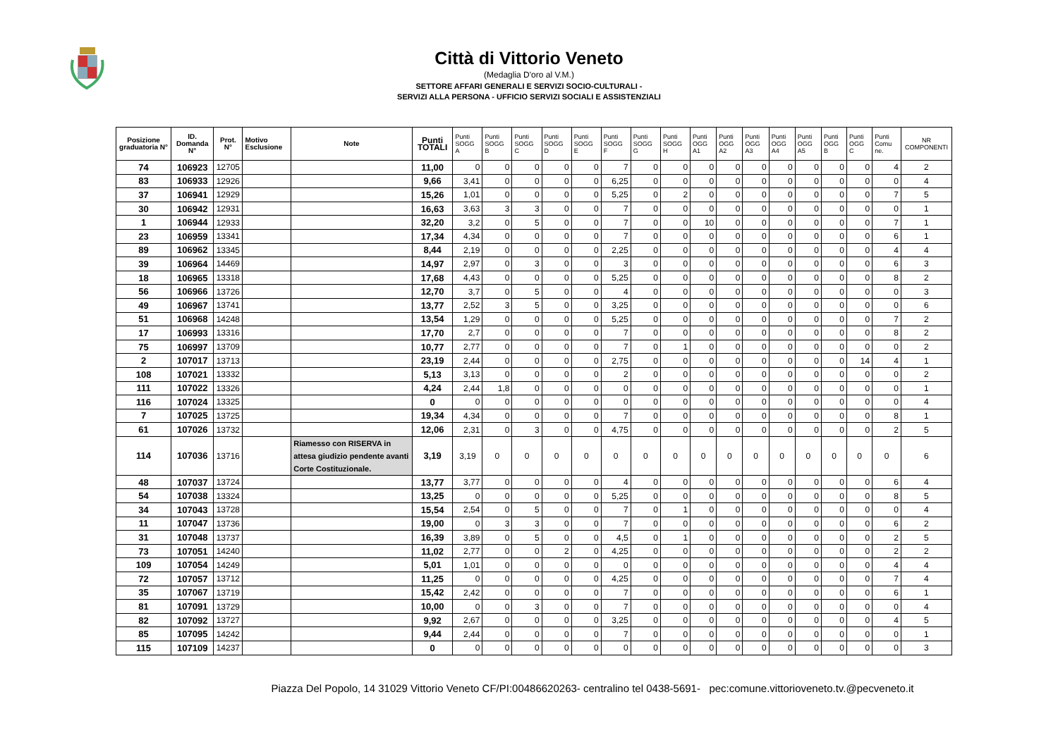Città di Vittorio Veneto
(Medaglia D'oro al V.M.)
SETTORE AFFARI GENERALI E SERVIZI SOCIO-CULTURALI -
SERVIZI ALLA PERSONA - UFFICIO SERVIZI SOCIALI E ASSISTENZIALI
| Posizione graduatoria N° | ID. Domanda N° | Prot. N° | Motivo Esclusione | Note | Punti TOTALI | Punti SOGG A | Punti SOGG B | Punti SOGG C | Punti SOGG D | Punti SOGG E | Punti SOGG F | Punti SOGG G | Punti SOGG H | Punti OGG A1 | Punti OGG A2 | Punti OGG A3 | Punti OGG A4 | Punti OGG A5 | Punti OGG B | Punti OGG C | Punti Comu ne. | NR COMPONENTI |
| --- | --- | --- | --- | --- | --- | --- | --- | --- | --- | --- | --- | --- | --- | --- | --- | --- | --- | --- | --- | --- | --- | --- |
| 74 | 106923 | 12705 | | | 11,00 | 0 | 0 | 0 | 0 | 0 | 7 | 0 | 0 | 0 | 0 | 0 | 0 | 0 | 0 | 0 | 4 | 2 |
| 83 | 106933 | 12926 | | | 9,66 | 3,41 | 0 | 0 | 0 | 0 | 6,25 | 0 | 0 | 0 | 0 | 0 | 0 | 0 | 0 | 0 | 0 | 4 |
| 37 | 106941 | 12929 | | | 15,26 | 1,01 | 0 | 0 | 0 | 0 | 5,25 | 0 | 2 | 0 | 0 | 0 | 0 | 0 | 0 | 0 | 7 | 5 |
| 30 | 106942 | 12931 | | | 16,63 | 3,63 | 3 | 3 | 0 | 0 | 7 | 0 | 0 | 0 | 0 | 0 | 0 | 0 | 0 | 0 | 0 | 1 |
| 1 | 106944 | 12933 | | | 32,20 | 3,2 | 0 | 5 | 0 | 0 | 7 | 0 | 0 | 10 | 0 | 0 | 0 | 0 | 0 | 0 | 7 | 1 |
| 23 | 106959 | 13341 | | | 17,34 | 4,34 | 0 | 0 | 0 | 0 | 7 | 0 | 0 | 0 | 0 | 0 | 0 | 0 | 0 | 0 | 6 | 1 |
| 89 | 106962 | 13345 | | | 8,44 | 2,19 | 0 | 0 | 0 | 0 | 2,25 | 0 | 0 | 0 | 0 | 0 | 0 | 0 | 0 | 0 | 4 | 4 |
| 39 | 106964 | 14469 | | | 14,97 | 2,97 | 0 | 3 | 0 | 0 | 3 | 0 | 0 | 0 | 0 | 0 | 0 | 0 | 0 | 0 | 6 | 3 |
| 18 | 106965 | 13318 | | | 17,68 | 4,43 | 0 | 0 | 0 | 0 | 5,25 | 0 | 0 | 0 | 0 | 0 | 0 | 0 | 0 | 0 | 8 | 2 |
| 56 | 106966 | 13726 | | | 12,70 | 3,7 | 0 | 5 | 0 | 0 | 4 | 0 | 0 | 0 | 0 | 0 | 0 | 0 | 0 | 0 | 0 | 3 |
| 49 | 106967 | 13741 | | | 13,77 | 2,52 | 3 | 5 | 0 | 0 | 3,25 | 0 | 0 | 0 | 0 | 0 | 0 | 0 | 0 | 0 | 0 | 6 |
| 51 | 106968 | 14248 | | | 13,54 | 1,29 | 0 | 0 | 0 | 0 | 5,25 | 0 | 0 | 0 | 0 | 0 | 0 | 0 | 0 | 0 | 7 | 2 |
| 17 | 106993 | 13316 | | | 17,70 | 2,7 | 0 | 0 | 0 | 0 | 7 | 0 | 0 | 0 | 0 | 0 | 0 | 0 | 0 | 0 | 8 | 2 |
| 75 | 106997 | 13709 | | | 10,77 | 2,77 | 0 | 0 | 0 | 0 | 7 | 0 | 1 | 0 | 0 | 0 | 0 | 0 | 0 | 0 | 0 | 2 |
| 2 | 107017 | 13713 | | | 23,19 | 2,44 | 0 | 0 | 0 | 0 | 2,75 | 0 | 0 | 0 | 0 | 0 | 0 | 0 | 0 | 14 | 4 | 1 |
| 108 | 107021 | 13332 | | | 5,13 | 3,13 | 0 | 0 | 0 | 0 | 2 | 0 | 0 | 0 | 0 | 0 | 0 | 0 | 0 | 0 | 0 | 2 |
| 111 | 107022 | 13326 | | | 4,24 | 2,44 | 1,8 | 0 | 0 | 0 | 0 | 0 | 0 | 0 | 0 | 0 | 0 | 0 | 0 | 0 | 0 | 1 |
| 116 | 107024 | 13325 | | | 0 | 0 | 0 | 0 | 0 | 0 | 0 | 0 | 0 | 0 | 0 | 0 | 0 | 0 | 0 | 0 | 0 | 4 |
| 7 | 107025 | 13725 | | | 19,34 | 4,34 | 0 | 0 | 0 | 0 | 7 | 0 | 0 | 0 | 0 | 0 | 0 | 0 | 0 | 0 | 8 | 1 |
| 61 | 107026 | 13732 | | | 12,06 | 2,31 | 0 | 3 | 0 | 0 | 4,75 | 0 | 0 | 0 | 0 | 0 | 0 | 0 | 0 | 0 | 2 | 5 |
| 114 | 107036 | 13716 | | Riamesso con RISERVA in attesa giudizio pendente avanti Corte Costituzionale. | 3,19 | 3,19 | 0 | 0 | 0 | 0 | 0 | 0 | 0 | 0 | 0 | 0 | 0 | 0 | 0 | 0 | 0 | 6 |
| 48 | 107037 | 13724 | | | 13,77 | 3,77 | 0 | 0 | 0 | 0 | 4 | 0 | 0 | 0 | 0 | 0 | 0 | 0 | 0 | 0 | 6 | 4 |
| 54 | 107038 | 13324 | | | 13,25 | 0 | 0 | 0 | 0 | 0 | 5,25 | 0 | 0 | 0 | 0 | 0 | 0 | 0 | 0 | 0 | 8 | 5 |
| 34 | 107043 | 13728 | | | 15,54 | 2,54 | 0 | 5 | 0 | 0 | 7 | 0 | 1 | 0 | 0 | 0 | 0 | 0 | 0 | 0 | 0 | 4 |
| 11 | 107047 | 13736 | | | 19,00 | 0 | 3 | 3 | 0 | 0 | 7 | 0 | 0 | 0 | 0 | 0 | 0 | 0 | 0 | 0 | 6 | 2 |
| 31 | 107048 | 13737 | | | 16,39 | 3,89 | 0 | 5 | 0 | 0 | 4,5 | 0 | 1 | 0 | 0 | 0 | 0 | 0 | 0 | 0 | 2 | 5 |
| 73 | 107051 | 14240 | | | 11,02 | 2,77 | 0 | 0 | 2 | 0 | 4,25 | 0 | 0 | 0 | 0 | 0 | 0 | 0 | 0 | 0 | 2 | 2 |
| 109 | 107054 | 14249 | | | 5,01 | 1,01 | 0 | 0 | 0 | 0 | 0 | 0 | 0 | 0 | 0 | 0 | 0 | 0 | 0 | 0 | 4 | 4 |
| 72 | 107057 | 13712 | | | 11,25 | 0 | 0 | 0 | 0 | 0 | 4,25 | 0 | 0 | 0 | 0 | 0 | 0 | 0 | 0 | 0 | 7 | 4 |
| 35 | 107067 | 13719 | | | 15,42 | 2,42 | 0 | 0 | 0 | 0 | 7 | 0 | 0 | 0 | 0 | 0 | 0 | 0 | 0 | 0 | 6 | 1 |
| 81 | 107091 | 13729 | | | 10,00 | 0 | 0 | 3 | 0 | 0 | 7 | 0 | 0 | 0 | 0 | 0 | 0 | 0 | 0 | 0 | 0 | 4 |
| 82 | 107092 | 13727 | | | 9,92 | 2,67 | 0 | 0 | 0 | 0 | 3,25 | 0 | 0 | 0 | 0 | 0 | 0 | 0 | 0 | 0 | 4 | 5 |
| 85 | 107095 | 14242 | | | 9,44 | 2,44 | 0 | 0 | 0 | 0 | 7 | 0 | 0 | 0 | 0 | 0 | 0 | 0 | 0 | 0 | 0 | 1 |
| 115 | 107109 | 14237 | | | 0 | 0 | 0 | 0 | 0 | 0 | 0 | 0 | 0 | 0 | 0 | 0 | 0 | 0 | 0 | 0 | 0 | 3 |
Piazza Del Popolo, 14 31029 Vittorio Veneto CF/PI:00486620263- centralino tel 0438-5691- pec:comune.vittorioveneto.tv.@pecveneto.it